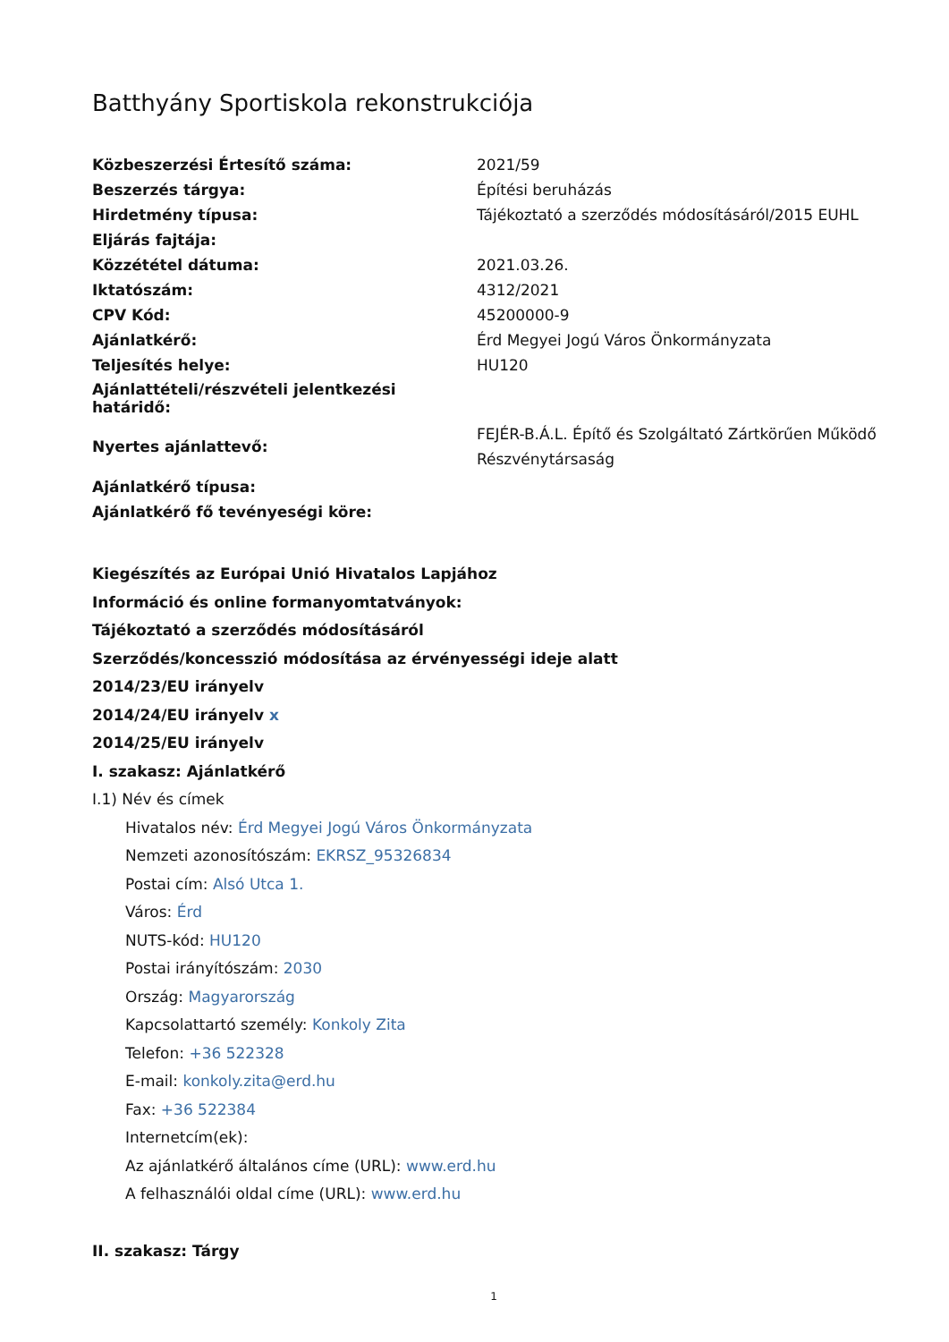Batthyány Sportiskola rekonstrukciója
| Közbeszerzési Értesítő száma: | 2021/59 |
| Beszerzés tárgya: | Építési beruházás |
| Hirdetmény típusa: | Tájékoztató a szerződés módosításáról/2015 EUHL |
| Eljárás fajtája: | |
| Közzététel dátuma: | 2021.03.26. |
| Iktatószám: | 4312/2021 |
| CPV Kód: | 45200000-9 |
| Ajánlatkérő: | Érd Megyei Jogú Város Önkormányzata |
| Teljesítés helye: | HU120 |
| Ajánlattételi/részvételi jelentkezési határidő: | |
| Nyertes ajánlattevő: | FEJÉR-B.Á.L. Építő és Szolgáltató Zártkörűen Működő Részvénytársaság |
| Ajánlatkérő típusa: | |
| Ajánlatkérő fő tevényeségi köre: | |
Kiegészítés az Európai Unió Hivatalos Lapjához
Információ és online formanyomtatványok:
Tájékoztató a szerződés módosításáról
Szerződés/koncesszió módosítása az érvényességi ideje alatt
2014/23/EU irányelv
2014/24/EU irányelv x
2014/25/EU irányelv
I. szakasz: Ajánlatkérő
I.1) Név és címek
Hivatalos név: Érd Megyei Jogú Város Önkormányzata
Nemzeti azonosítószám: EKRSZ_95326834
Postai cím: Alsó Utca 1.
Város: Érd
NUTS-kód: HU120
Postai irányítószám: 2030
Ország: Magyarország
Kapcsolattartó személy: Konkoly Zita
Telefon: +36 522328
E-mail: konkoly.zita@erd.hu
Fax: +36 522384
Internetcím(ek):
Az ajánlatkérő általános címe (URL): www.erd.hu
A felhasználói oldal címe (URL): www.erd.hu
II. szakasz: Tárgy
1